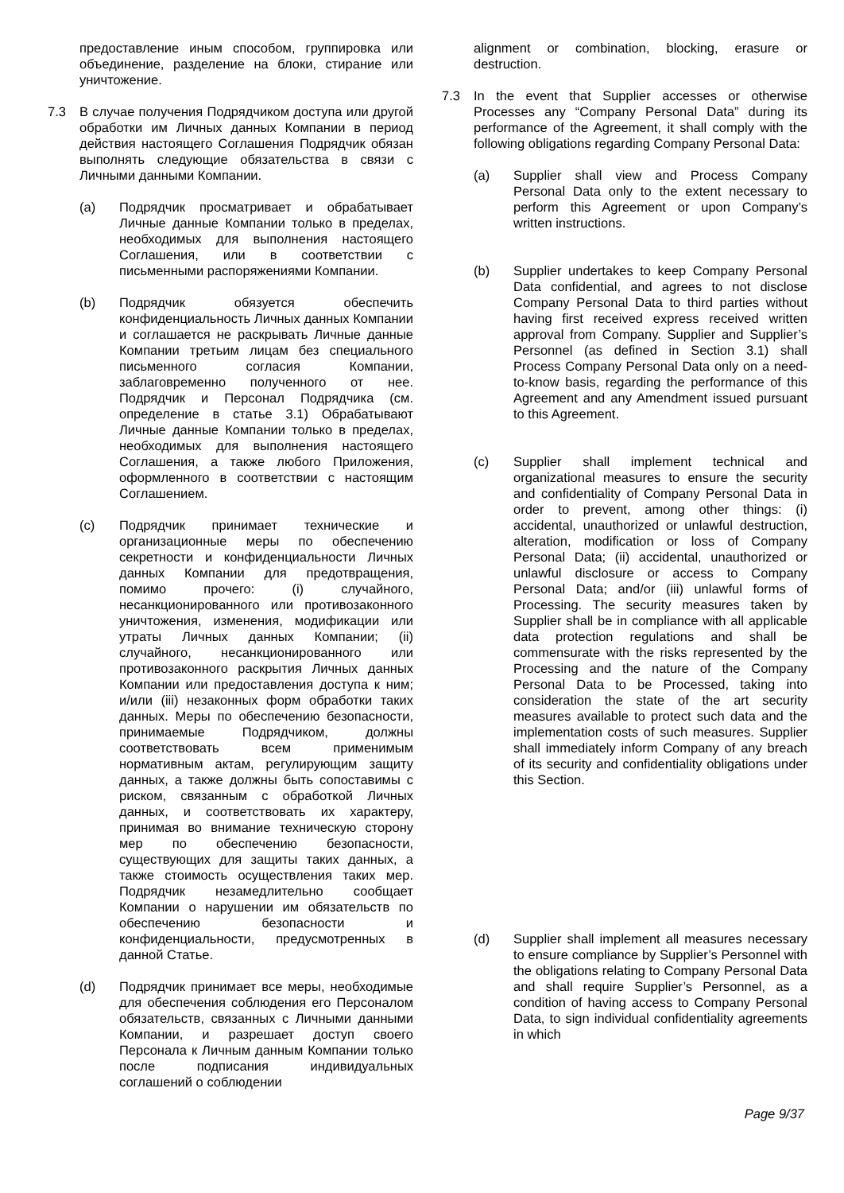предоставление иным способом, группировка или объединение, разделение на блоки, стирание или уничтожение.
7.3 В случае получения Подрядчиком доступа или другой обработки им Личных данных Компании в период действия настоящего Соглашения Подрядчик обязан выполнять следующие обязательства в связи с Личными данными Компании.
(a) Подрядчик просматривает и обрабатывает Личные данные Компании только в пределах, необходимых для выполнения настоящего Соглашения, или в соответствии с письменными распоряжениями Компании.
(b) Подрядчик обязуется обеспечить конфиденциальность Личных данных Компании и соглашается не раскрывать Личные данные Компании третьим лицам без специального письменного согласия Компании, заблаговременно полученного от нее. Подрядчик и Персонал Подрядчика (см. определение в статье 3.1) Обрабатывают Личные данные Компании только в пределах, необходимых для выполнения настоящего Соглашения, а также любого Приложения, оформленного в соответствии с настоящим Соглашением.
(c) Подрядчик принимает технические и организационные меры по обеспечению секретности и конфиденциальности Личных данных Компании для предотвращения, помимо прочего: (i) случайного, несанкционированного или противозаконного уничтожения, изменения, модификации или утраты Личных данных Компании; (ii) случайного, несанкционированного или противозаконного раскрытия Личных данных Компании или предоставления доступа к ним; и/или (iii) незаконных форм обработки таких данных. Меры по обеспечению безопасности, принимаемые Подрядчиком, должны соответствовать всем применимым нормативным актам, регулирующим защиту данных, а также должны быть сопоставимы с риском, связанным с обработкой Личных данных, и соответствовать их характеру, принимая во внимание техническую сторону мер по обеспечению безопасности, существующих для защиты таких данных, а также стоимость осуществления таких мер. Подрядчик незамедлительно сообщает Компании о нарушении им обязательств по обеспечению безопасности и конфиденциальности, предусмотренных в данной Статье.
(d) Подрядчик принимает все меры, необходимые для обеспечения соблюдения его Персоналом обязательств, связанных с Личными данными Компании, и разрешает доступ своего Персонала к Личным данным Компании только после подписания индивидуальных соглашений о соблюдении
alignment or combination, blocking, erasure or destruction.
7.3 In the event that Supplier accesses or otherwise Processes any “Company Personal Data” during its performance of the Agreement, it shall comply with the following obligations regarding Company Personal Data:
(a) Supplier shall view and Process Company Personal Data only to the extent necessary to perform this Agreement or upon Company’s written instructions.
(b) Supplier undertakes to keep Company Personal Data confidential, and agrees to not disclose Company Personal Data to third parties without having first received express received written approval from Company. Supplier and Supplier’s Personnel (as defined in Section 3.1) shall Process Company Personal Data only on a need-to-know basis, regarding the performance of this Agreement and any Amendment issued pursuant to this Agreement.
(c) Supplier shall implement technical and organizational measures to ensure the security and confidentiality of Company Personal Data in order to prevent, among other things: (i) accidental, unauthorized or unlawful destruction, alteration, modification or loss of Company Personal Data; (ii) accidental, unauthorized or unlawful disclosure or access to Company Personal Data; and/or (iii) unlawful forms of Processing. The security measures taken by Supplier shall be in compliance with all applicable data protection regulations and shall be commensurate with the risks represented by the Processing and the nature of the Company Personal Data to be Processed, taking into consideration the state of the art security measures available to protect such data and the implementation costs of such measures. Supplier shall immediately inform Company of any breach of its security and confidentiality obligations under this Section.
(d) Supplier shall implement all measures necessary to ensure compliance by Supplier’s Personnel with the obligations relating to Company Personal Data and shall require Supplier’s Personnel, as a condition of having access to Company Personal Data, to sign individual confidentiality agreements in which
Page 9/37